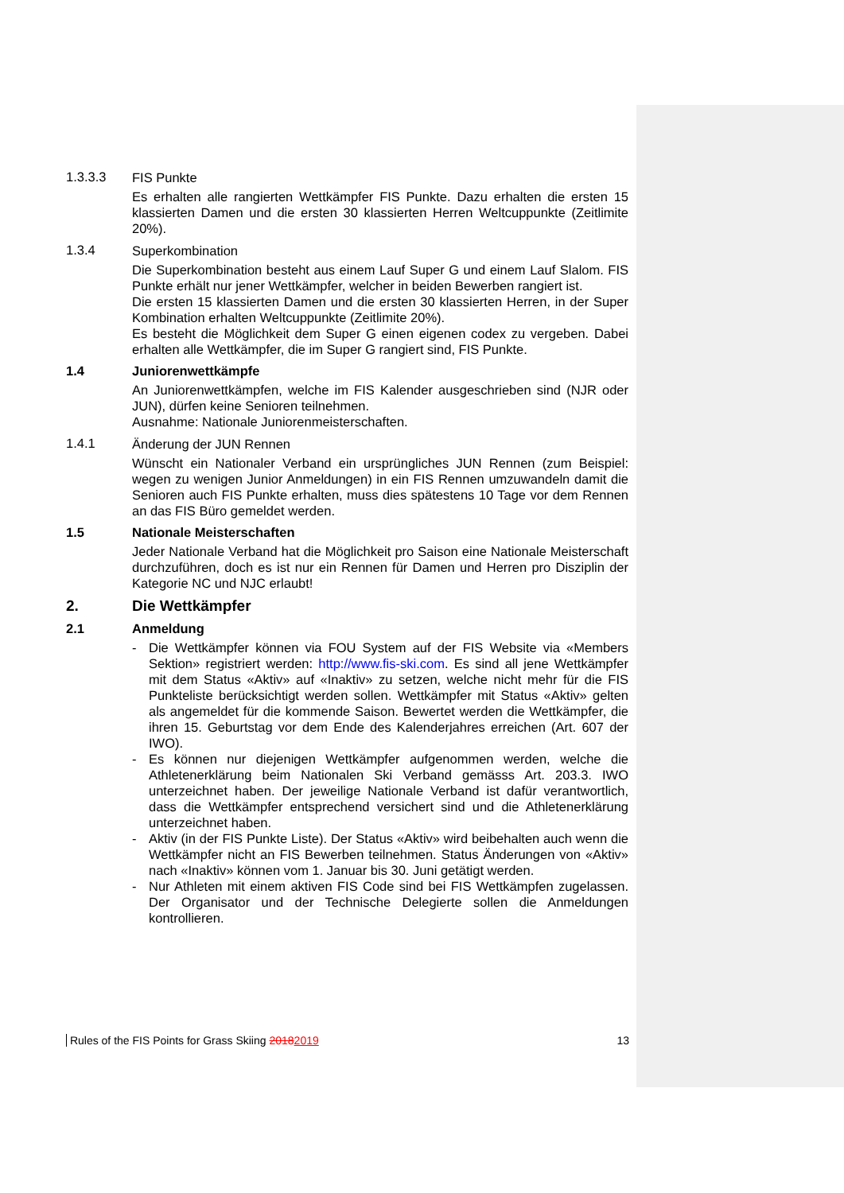1.3.3.3 FIS Punkte
Es erhalten alle rangierten Wettkämpfer FIS Punkte. Dazu erhalten die ersten 15 klassierten Damen und die ersten 30 klassierten Herren Weltcuppunkte (Zeitlimite 20%).
1.3.4 Superkombination
Die Superkombination besteht aus einem Lauf Super G und einem Lauf Slalom. FIS Punkte erhält nur jener Wettkämpfer, welcher in beiden Bewerben rangiert ist.
Die ersten 15 klassierten Damen und die ersten 30 klassierten Herren, in der Super Kombination erhalten Weltcuppunkte (Zeitlimite 20%).
Es besteht die Möglichkeit dem Super G einen eigenen codex zu vergeben. Dabei erhalten alle Wettkämpfer, die im Super G rangiert sind, FIS Punkte.
1.4 Juniorenwettkämpfe
An Juniorenwettkämpfen, welche im FIS Kalender ausgeschrieben sind (NJR oder JUN), dürfen keine Senioren teilnehmen.
Ausnahme: Nationale Juniorenmeisterschaften.
1.4.1 Änderung der JUN Rennen
Wünscht ein Nationaler Verband ein ursprüngliches JUN Rennen (zum Beispiel: wegen zu wenigen Junior Anmeldungen) in ein FIS Rennen umzuwandeln damit die Senioren auch FIS Punkte erhalten, muss dies spätestens 10 Tage vor dem Rennen an das FIS Büro gemeldet werden.
1.5 Nationale Meisterschaften
Jeder Nationale Verband hat die Möglichkeit pro Saison eine Nationale Meisterschaft durchzuführen, doch es ist nur ein Rennen für Damen und Herren pro Disziplin der Kategorie NC und NJC erlaubt!
2. Die Wettkämpfer
2.1 Anmeldung
- Die Wettkämpfer können via FOU System auf der FIS Website via «Members Sektion» registriert werden: http://www.fis-ski.com. Es sind all jene Wettkämpfer mit dem Status «Aktiv» auf «Inaktiv» zu setzen, welche nicht mehr für die FIS Punkteliste berücksichtigt werden sollen. Wettkämpfer mit Status «Aktiv» gelten als angemeldet für die kommende Saison. Bewertet werden die Wettkämpfer, die ihren 15. Geburtstag vor dem Ende des Kalenderjahres erreichen (Art. 607 der IWO).
- Es können nur diejenigen Wettkämpfer aufgenommen werden, welche die Athletenerklärung beim Nationalen Ski Verband gemässs Art. 203.3. IWO unterzeichnet haben. Der jeweilige Nationale Verband ist dafür verantwortlich, dass die Wettkämpfer entsprechend versichert sind und die Athletenerklärung unterzeichnet haben.
- Aktiv (in der FIS Punkte Liste). Der Status «Aktiv» wird beibehalten auch wenn die Wettkämpfer nicht an FIS Bewerben teilnehmen. Status Änderungen von «Aktiv» nach «Inaktiv» können vom 1. Januar bis 30. Juni getätigt werden.
- Nur Athleten mit einem aktiven FIS Code sind bei FIS Wettkämpfen zugelassen. Der Organisator und der Technische Delegierte sollen die Anmeldungen kontrollieren.
Rules of the FIS Points for Grass Skiing 20182019 13